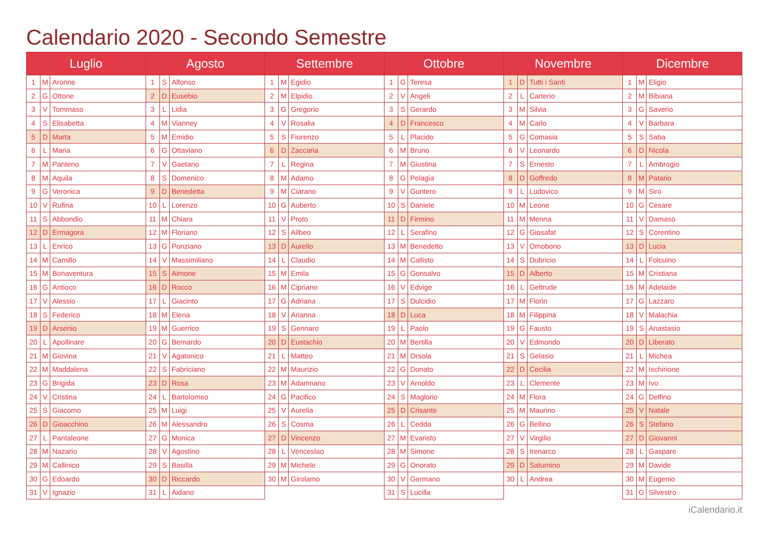Calendario 2020 - Secondo Semestre
| Luglio | | | Agosto | | | Settembre | | | Ottobre | | | Novembre | | | Dicembre | | |
| --- | --- | --- | --- | --- | --- | --- | --- | --- | --- | --- | --- | --- | --- | --- | --- | --- | --- |
| 1 | M | Aronne | 1 | S | Alfonso | 1 | M | Egidio | 1 | G | Teresa | 1 | D | Tutti i Santi | 1 | M | Eligio |
| 2 | G | Ottone | 2 | D | Eusebio | 2 | M | Elpidio | 2 | V | Angeli | 2 | L | Carterio | 2 | M | Bibiana |
| 3 | V | Tommaso | 3 | L | Lidia | 3 | G | Gregorio | 3 | S | Gerardo | 3 | M | Silvia | 3 | G | Saverio |
| 4 | S | Elisabetta | 4 | M | Vianney | 4 | V | Rosalia | 4 | D | Francesco | 4 | M | Carlo | 4 | V | Barbara |
| 5 | D | Marta | 5 | M | Emidio | 5 | S | Fiorenzo | 5 | L | Placido | 5 | G | Comasia | 5 | S | Saba |
| 6 | L | Maria | 6 | G | Ottaviano | 6 | D | Zaccaria | 6 | M | Bruno | 6 | V | Leonardo | 6 | D | Nicola |
| 7 | M | Panteno | 7 | V | Gaetano | 7 | L | Regina | 7 | M | Giustina | 7 | S | Ernesto | 7 | L | Ambrogio |
| 8 | M | Aquila | 8 | S | Domenico | 8 | M | Adamo | 8 | G | Pelagia | 8 | D | Goffredo | 8 | M | Patario |
| 9 | G | Veronica | 9 | D | Benedetta | 9 | M | Ciarano | 9 | V | Guntero | 9 | L | Ludovico | 9 | M | Siro |
| 10 | V | Rufina | 10 | L | Lorenzo | 10 | G | Auberto | 10 | S | Daniele | 10 | M | Leone | 10 | G | Cesare |
| 11 | S | Abbondio | 11 | M | Chiara | 11 | V | Proto | 11 | D | Firmino | 11 | M | Menna | 11 | V | Damaso |
| 12 | D | Ermagora | 12 | M | Floriano | 12 | S | Ailbeo | 12 | L | Serafino | 12 | G | Giosafat | 12 | S | Corentino |
| 13 | L | Enrico | 13 | G | Ponziano | 13 | D | Aurelio | 13 | M | Benedetto | 13 | V | Omobono | 13 | D | Lucia |
| 14 | M | Camillo | 14 | V | Massimiliano | 14 | L | Claudio | 14 | M | Callisto | 14 | S | Dubricio | 14 | L | Folcuino |
| 15 | M | Bonaventura | 15 | S | Aimone | 15 | M | Emila | 15 | G | Gonsalvo | 15 | D | Alberto | 15 | M | Cristiana |
| 16 | G | Antioco | 16 | D | Rocco | 16 | M | Cipriano | 16 | V | Edvige | 16 | L | Geltrude | 16 | M | Adelaide |
| 17 | V | Alessio | 17 | L | Giacinto | 17 | G | Adriana | 17 | S | Dulcidio | 17 | M | Florin | 17 | G | Lazzaro |
| 18 | S | Federico | 18 | M | Elena | 18 | V | Arianna | 18 | D | Luca | 18 | M | Filippina | 18 | V | Malachia |
| 19 | D | Arsenio | 19 | M | Guerrico | 19 | S | Gennaro | 19 | L | Paolo | 19 | G | Fausto | 19 | S | Anastasio |
| 20 | L | Apollinare | 20 | G | Bernardo | 20 | D | Eustachio | 20 | M | Bertilla | 20 | V | Edmondo | 20 | D | Liberato |
| 21 | M | Giovina | 21 | V | Agatonico | 21 | L | Matteo | 21 | M | Orsola | 21 | S | Gelasio | 21 | L | Michea |
| 22 | M | Maddalena | 22 | S | Fabriciano | 22 | M | Maurizio | 22 | G | Donato | 22 | D | Cecilia | 22 | M | Ischirione |
| 23 | G | Brigida | 23 | D | Rosa | 23 | M | Adamnano | 23 | V | Arnoldo | 23 | L | Clemente | 23 | M | Ivo |
| 24 | V | Cristina | 24 | L | Bartolomeo | 24 | G | Pacifico | 24 | S | Maglorio | 24 | M | Flora | 24 | G | Delfino |
| 25 | S | Giacomo | 25 | M | Luigi | 25 | V | Aurelia | 25 | D | Crisante | 25 | M | Maurino | 25 | V | Natale |
| 26 | D | Gioacchino | 26 | M | Alessandro | 26 | S | Cosma | 26 | L | Cedda | 26 | G | Bellino | 26 | S | Stefano |
| 27 | L | Pantaleone | 27 | G | Monica | 27 | D | Vincenzo | 27 | M | Evaristo | 27 | V | Virgilio | 27 | D | Giovanni |
| 28 | M | Nazario | 28 | V | Agostino | 28 | L | Venceslao | 28 | M | Simone | 28 | S | Irenarco | 28 | L | Gaspare |
| 29 | M | Callinico | 29 | S | Basilla | 29 | M | Michele | 29 | G | Onorato | 29 | D | Saturnino | 29 | M | Davide |
| 30 | G | Edoardo | 30 | D | Riccardo | 30 | M | Girolamo | 30 | V | Germano | 30 | L | Andrea | 30 | M | Eugenio |
| 31 | V | Ignazio | 31 | L | Aidano | | | | 31 | S | Lucilla | | | | 31 | G | Silvestro |
iCalendario.it